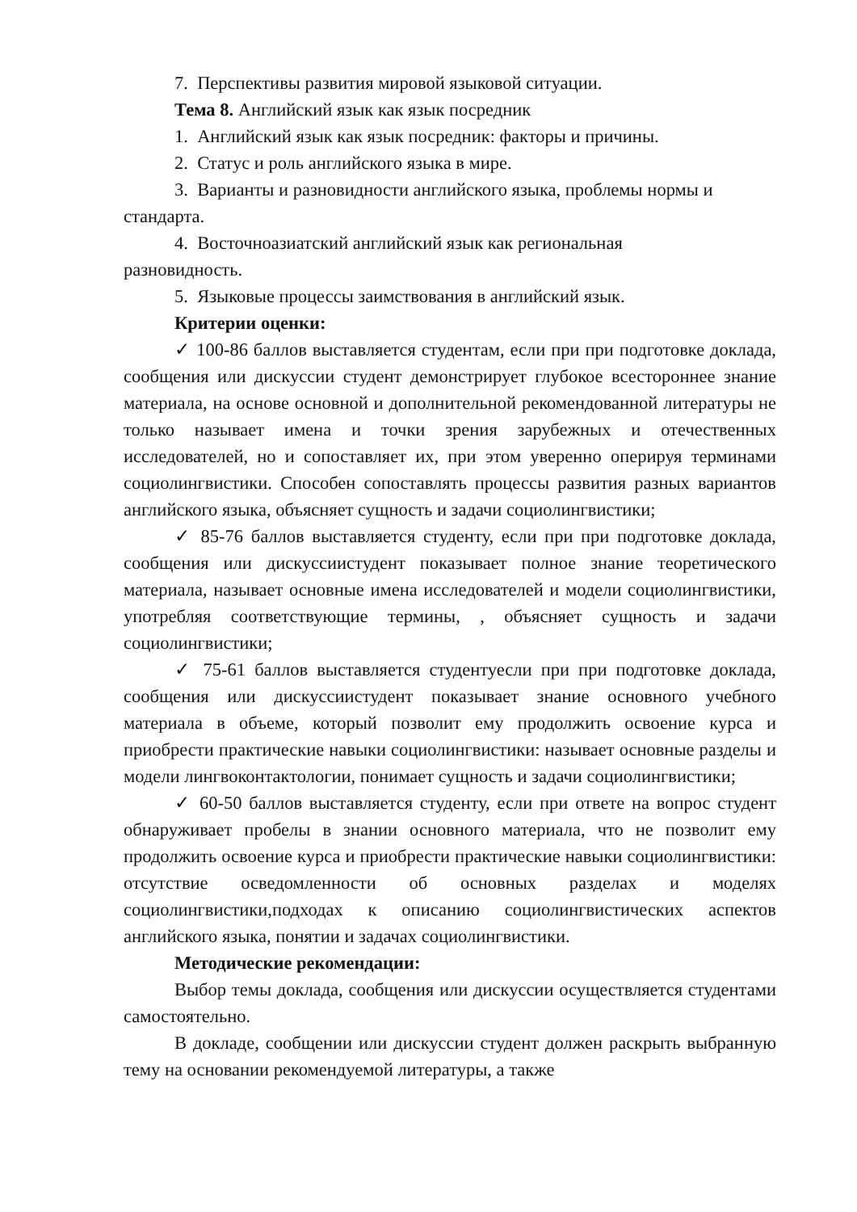7. Перспективы развития мировой языковой ситуации.
Тема 8. Английский язык как язык посредник
1. Английский язык как язык посредник: факторы и причины.
2. Статус и роль английского языка в мире.
3. Варианты и разновидности английского языка, проблемы нормы и стандарта.
4. Восточноазиатский английский язык как региональная
разновидность.
5. Языковые процессы заимствования в английский язык.
Критерии оценки:
✓ 100-86 баллов выставляется студентам, если при при подготовке доклада, сообщения или дискуссии студент демонстрирует глубокое всестороннее знание материала, на основе основной и дополнительной рекомендованной литературы не только называет имена и точки зрения зарубежных и отечественных исследователей, но и сопоставляет их, при этом уверенно оперируя терминами социолингвистики. Способен сопоставлять процессы развития разных вариантов английского языка, объясняет сущность и задачи социолингвистики;
✓ 85-76 баллов выставляется студенту, если при при подготовке доклада, сообщения или дискуссиистудент показывает полное знание теоретического материала, называет основные имена исследователей и модели социолингвистики, употребляя соответствующие термины, , объясняет сущность и задачи социолингвистики;
✓ 75-61 баллов выставляется студентуесли при при подготовке доклада, сообщения или дискуссиистудент показывает знание основного учебного материала в объеме, который позволит ему продолжить освоение курса и приобрести практические навыки социолингвистики: называет основные разделы и модели лингвоконтактологии, понимает сущность и задачи социолингвистики;
✓ 60-50 баллов выставляется студенту, если при ответе на вопрос студент обнаруживает пробелы в знании основного материала, что не позволит ему продолжить освоение курса и приобрести практические навыки социолингвистики: отсутствие осведомленности об основных разделах и моделях социолингвистики,подходах к описанию социолингвистических аспектов английского языка, понятии и задачах социолингвистики.
Методические рекомендации:
Выбор темы доклада, сообщения или дискуссии осуществляется студентами самостоятельно.
В докладе, сообщении или дискуссии студент должен раскрыть выбранную тему на основании рекомендуемой литературы, а также